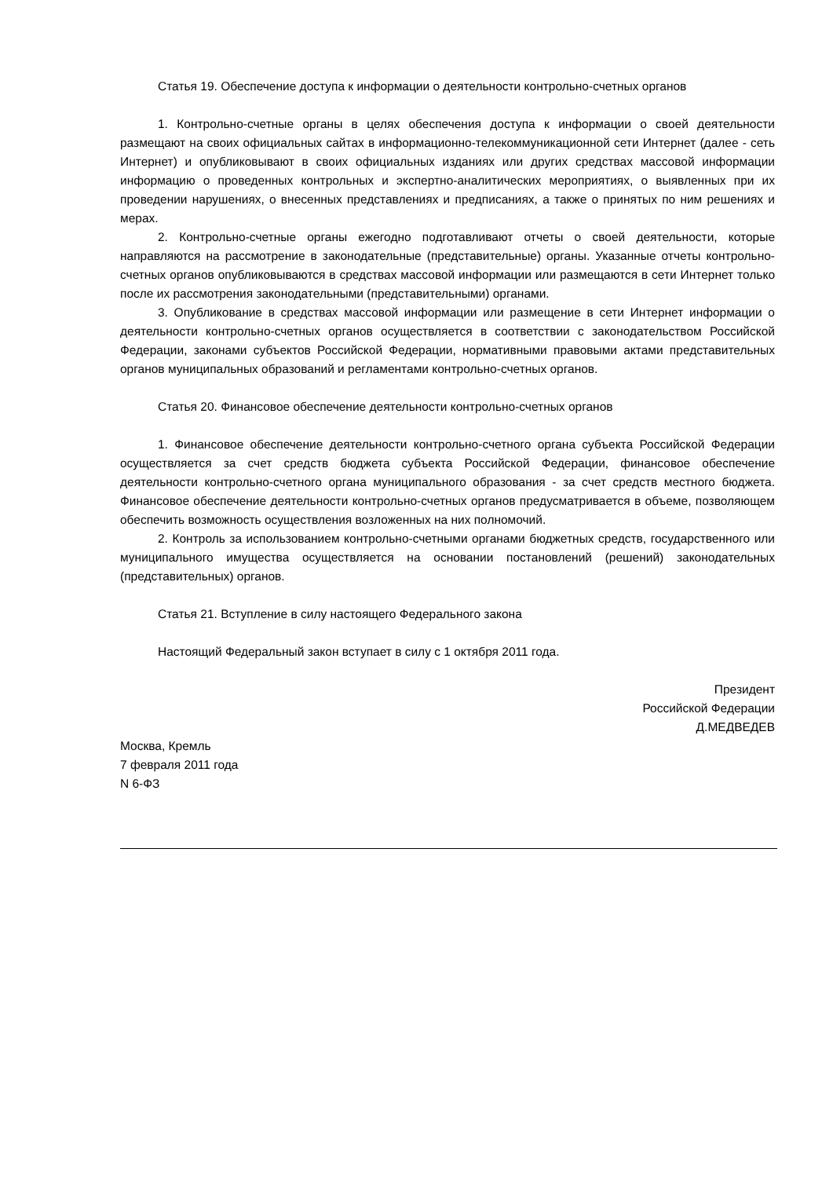Статья 19. Обеспечение доступа к информации о деятельности контрольно-счетных органов
1. Контрольно-счетные органы в целях обеспечения доступа к информации о своей деятельности размещают на своих официальных сайтах в информационно-телекоммуникационной сети Интернет (далее - сеть Интернет) и опубликовывают в своих официальных изданиях или других средствах массовой информации информацию о проведенных контрольных и экспертно-аналитических мероприятиях, о выявленных при их проведении нарушениях, о внесенных представлениях и предписаниях, а также о принятых по ним решениях и мерах.
2. Контрольно-счетные органы ежегодно подготавливают отчеты о своей деятельности, которые направляются на рассмотрение в законодательные (представительные) органы. Указанные отчеты контрольно-счетных органов опубликовываются в средствах массовой информации или размещаются в сети Интернет только после их рассмотрения законодательными (представительными) органами.
3. Опубликование в средствах массовой информации или размещение в сети Интернет информации о деятельности контрольно-счетных органов осуществляется в соответствии с законодательством Российской Федерации, законами субъектов Российской Федерации, нормативными правовыми актами представительных органов муниципальных образований и регламентами контрольно-счетных органов.
Статья 20. Финансовое обеспечение деятельности контрольно-счетных органов
1. Финансовое обеспечение деятельности контрольно-счетного органа субъекта Российской Федерации осуществляется за счет средств бюджета субъекта Российской Федерации, финансовое обеспечение деятельности контрольно-счетного органа муниципального образования - за счет средств местного бюджета. Финансовое обеспечение деятельности контрольно-счетных органов предусматривается в объеме, позволяющем обеспечить возможность осуществления возложенных на них полномочий.
2. Контроль за использованием контрольно-счетными органами бюджетных средств, государственного или муниципального имущества осуществляется на основании постановлений (решений) законодательных (представительных) органов.
Статья 21. Вступление в силу настоящего Федерального закона
Настоящий Федеральный закон вступает в силу с 1 октября 2011 года.
Президент
Российской Федерации
Д.МЕДВЕДЕВ
Москва, Кремль
7 февраля 2011 года
N 6-ФЗ